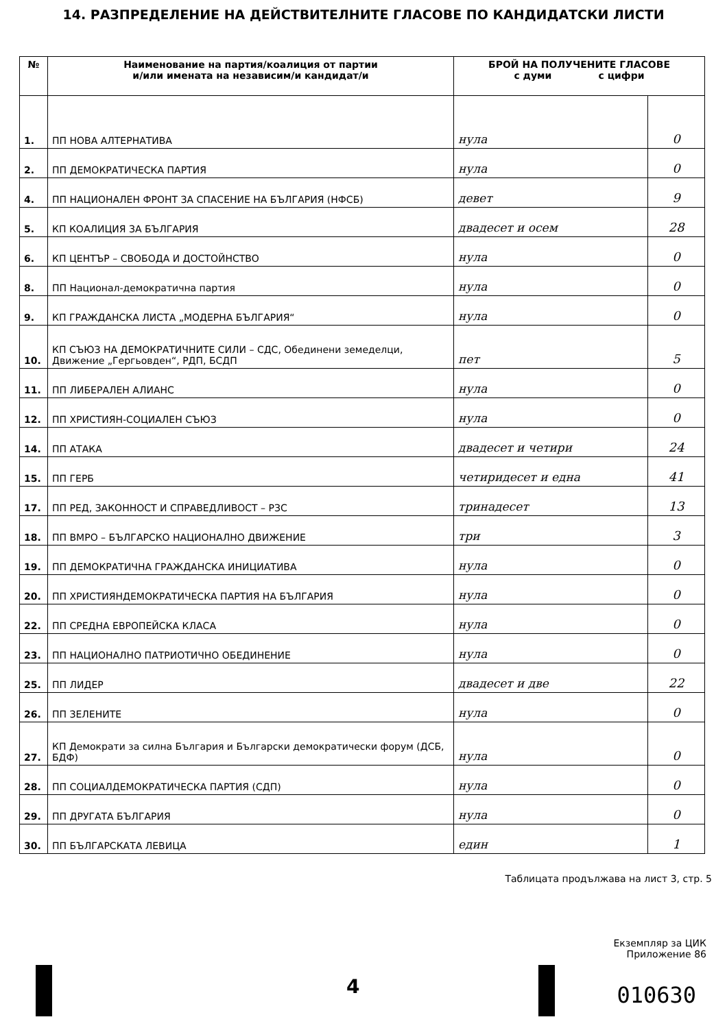14. РАЗПРЕДЕЛЕНИЕ НА ДЕЙСТВИТЕЛНИТЕ ГЛАСОВЕ ПО КАНДИДАТСКИ ЛИСТИ
| № | Наименование на партия/коалиция от партии и/или имената на независим/и кандидат/и | БРОЙ НА ПОЛУЧЕНИТЕ ГЛАСОВЕ с думи с цифри | |
| --- | --- | --- | --- |
| 1. | ПП НОВА АЛТЕРНАТИВА | нула | 0 |
| 2. | ПП ДЕМОКРАТИЧЕСКА ПАРТИЯ | нула | 0 |
| 4. | ПП НАЦИОНАЛЕН ФРОНТ ЗА СПАСЕНИЕ НА БЪЛГАРИЯ (НФСБ) | девет | 9 |
| 5. | КП КОАЛИЦИЯ ЗА БЪЛГАРИЯ | двадесет и осем | 28 |
| 6. | КП ЦЕНТЪР – СВОБОДА И ДОСТОЙНСТВО | нула | 0 |
| 8. | ПП Национал-демократична партия | нула | 0 |
| 9. | КП ГРАЖДАНСКА ЛИСТА „МОДЕРНА БЪЛГАРИЯ“ | нула | 0 |
| 10. | КП СЪЮЗ НА ДЕМОКРАТИЧНИТЕ СИЛИ – СДС, Обединени земеделци, Движение „Гергьовден“, РДП, БСДП | пет | 5 |
| 11. | ПП ЛИБЕРАЛЕН АЛИАНС | нула | 0 |
| 12. | ПП ХРИСТИЯН-СОЦИАЛЕН СЪЮЗ | нула | 0 |
| 14. | ПП АТАКА | двадесет и четири | 24 |
| 15. | ПП ГЕРБ | четиридесет и една | 41 |
| 17. | ПП РЕД, ЗАКОННОСТ И СПРАВЕДЛИВОСТ – РЗС | тринадесет | 13 |
| 18. | ПП ВМРО – БЪЛГАРСКО НАЦИОНАЛНО ДВИЖЕНИЕ | три | 3 |
| 19. | ПП ДЕМОКРАТИЧНА ГРАЖДАНСКА ИНИЦИАТИВА | нула | 0 |
| 20. | ПП ХРИСТИЯНДЕМОКРАТИЧЕСКА ПАРТИЯ НА БЪЛГАРИЯ | нула | 0 |
| 22. | ПП СРЕДНА ЕВРОПЕЙСКА КЛАСА | нула | 0 |
| 23. | ПП НАЦИОНАЛНО ПАТРИОТИЧНО ОБЕДИНЕНИЕ | нула | 0 |
| 25. | ПП ЛИДЕР | двадесет и две | 22 |
| 26. | ПП ЗЕЛЕНИТЕ | нула | 0 |
| 27. | КП Демократи за силна България и Български демократически форум (ДСБ, БДФ) | нула | 0 |
| 28. | ПП СОЦИАЛДЕМОКРАТИЧЕСКА ПАРТИЯ (СДП) | нула | 0 |
| 29. | ПП ДРУГАТА БЪЛГАРИЯ | нула | 0 |
| 30. | ПП БЪЛГАРСКАТА ЛЕВИЦА | един | 1 |
Таблицата продължава на лист 3, стр. 5
Екземпляр за ЦИК
Приложение 86
4 010630